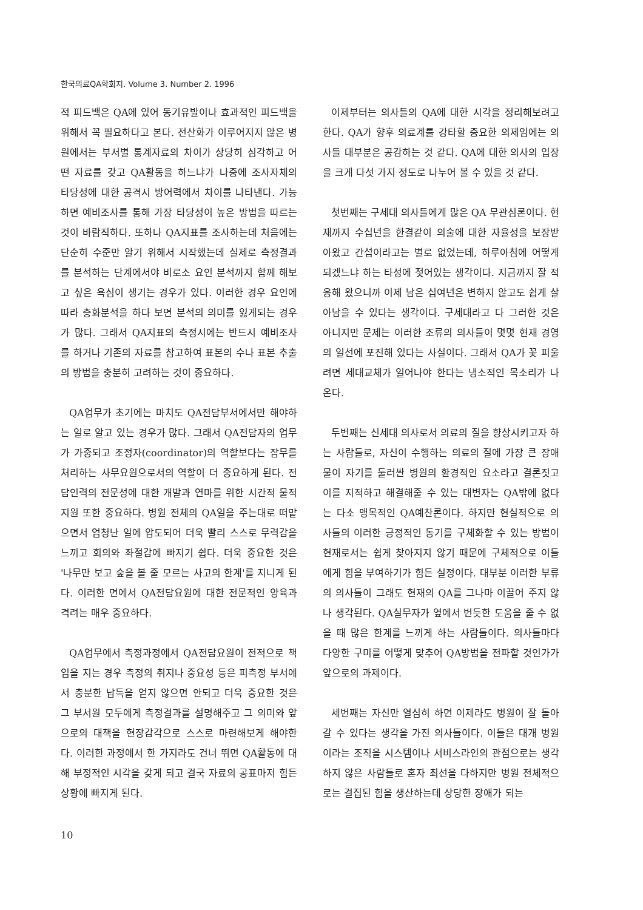한국의료QA학회지. Volume 3. Number 2. 1996
적 피드백은 QA에 있어 동기유발이나 효과적인 피드백을 위해서 꼭 필요하다고 본다. 전산화가 이루어지지 않은 병원에서는 부서별 통계자료의 차이가 상당히 심각하고 어떤 자료를 갖고 QA활동을 하느냐가 나중에 조사자체의 타당성에 대한 공격시 방어력에서 차이를 나타낸다. 가능하면 예비조사를 통해 가장 타당성이 높은 방법을 따르는 것이 바람직하다. 또하나 QA지표를 조사하는데 처음에는 단순히 수준만 알기 위해서 시작했는데 실제로 측정결과를 분석하는 단계에서야 비로소 요인 분석까지 함께 해보고 싶은 욕심이 생기는 경우가 있다. 이러한 경우 요인에 따라 층화분석을 하다 보면 분석의 의미를 잃게되는 경우가 많다. 그래서 QA지표의 측정시에는 반드시 예비조사를 하거나 기존의 자료를 참고하여 표본의 수나 표본 추출의 방법을 충분히 고려하는 것이 중요하다.
QA업무가 초기에는 마치도 QA전담부서에서만 해야하는 일로 알고 있는 경우가 많다. 그래서 QA전담자의 업무가 가중되고 조정자(coordinator)의 역할보다는 잡무를 처리하는 사무요원으로서의 역할이 더 중요하게 된다. 전담인력의 전문성에 대한 개발과 연마를 위한 시간적 물적 지원 또한 중요하다. 병원 전체의 QA일을 주는대로 떠맡으면서 엄청난 일에 압도되어 더욱 빨리 스스로 무력감을 느끼고 회의와 좌절감에 빠지기 쉽다. 더욱 중요한 것은 '나무만 보고 숲을 볼 줄 모르는 사고의 한계'를 지니게 된다. 이러한 면에서 QA전담요원에 대한 전문적인 양육과 격려는 매우 중요하다.
QA업무에서 측정과정에서 QA전담요원이 전적으로 책임을 지는 경우 측정의 취지나 중요성 등은 피측정 부서에서 충분한 납득을 얻지 않으면 안되고 더욱 중요한 것은 그 부서원 모두에게 측정결과를 설명해주고 그 의미와 앞으로의 대책을 현장감각으로 스스로 마련해보게 해야한다. 이러한 과정에서 한 가지라도 건너 뛰면 QA활동에 대해 부정적인 시각을 갖게 되고 결국 자료의 공표마저 힘든 상황에 빠지게 된다.
이제부터는 의사들의 QA에 대한 시각을 정리해보려고 한다. QA가 향후 의료계를 강타할 중요한 의제임에는 의사들 대부분은 공감하는 것 같다. QA에 대한 의사의 입장을 크게 다섯 가지 정도로 나누어 볼 수 있을 것 같다.
첫번째는 구세대 의사들에게 많은 QA 무관심론이다. 현재까지 수십년을 한결같이 의술에 대한 자율성을 보장받아왔고 간섭이라고는 별로 없었는데, 하루아침에 어떻게 되겠느냐 하는 타성에 젖어있는 생각이다. 지금까지 잘 적응해 왔으니까 이제 남은 십여년은 변하지 않고도 쉽게 살아남을 수 있다는 생각이다. 구세대라고 다 그러한 것은 아니지만 문제는 이러한 조류의 의사들이 몇몇 현재 경영의 일선에 포진해 있다는 사실이다. 그래서 QA가 꽃 피울려면 세대교체가 일어나야 한다는 냉소적인 목소리가 나온다.
두번째는 신세대 의사로서 의료의 질을 향상시키고자 하는 사람들로, 자신이 수행하는 의료의 질에 가장 큰 장애물이 자기를 둘러싼 병원의 환경적인 요소라고 결론짓고 이를 지적하고 해결해줄 수 있는 대변자는 QA밖에 없다는 다소 맹목적인 QA예찬론이다. 하지만 현실적으로 의사들의 이러한 긍정적인 동기를 구체화할 수 있는 방법이 현재로서는 쉽게 찾아지지 않기 때문에 구체적으로 이들에게 힘을 부여하기가 힘든 실정이다. 대부분 이러한 부류의 의사들이 그래도 현재의 QA를 그나마 이끌어 주지 않나 생각된다. QA실무자가 옆에서 번듯한 도움을 줄 수 없을 때 많은 한계를 느끼게 하는 사람들이다. 의사들마다 다양한 구미를 어떻게 맞추어 QA방법을 전파할 것인가가 앞으로의 과제이다.
세번째는 자신만 열심히 하면 이제라도 병원이 잘 돌아갈 수 있다는 생각을 가진 의사들이다. 이들은 대개 병원이라는 조직을 시스템이나 서비스라인의 관점으로는 생각하지 않은 사람들로 혼자 최선을 다하지만 병원 전체적으로는 결집된 힘을 생산하는데 상당한 장애가 되는
10